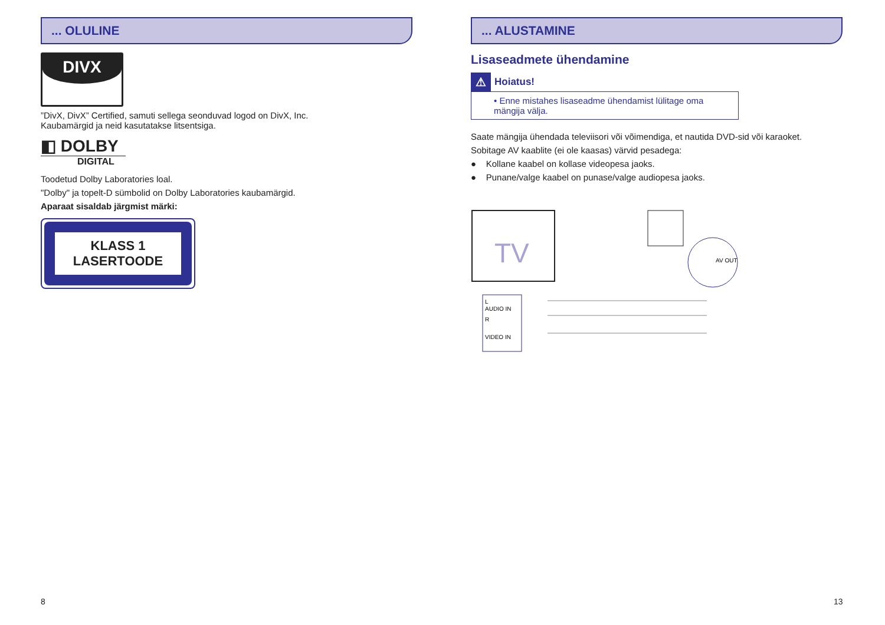... OLULINE
DIVX
”DivX, DivX” Certified, samuti sellega seonduvad logod on DivX, Inc.
Kaubamärgid ja neid kasutatakse litsentsiga.
◧ DOLBY
DIGITAL
Toodetud Dolby Laboratories loal.
"Dolby" ja topelt-D sümbolid on Dolby Laboratories kaubamärgid.
Aparaat sisaldab järgmist märki:
KLASS 1
LASERTOODE
... ALUSTAMINE
Lisaseadmete ühendamine
⚠ Hoiatus!
• Enne mistahes lisaseadme ühendamist lülitage oma mängija välja.
Saate mängija ühendada televiisori või võimendiga, et nautida DVD-sid või karaoket.
Sobitage AV kaablite (ei ole kaasas) värvid pesadega:
● Kollane kaabel on kollase videopesa jaoks.
● Punane/valge kaabel on punase/valge audiopesa jaoks.
TV
L
AUDIO IN
R
VIDEO IN
AV OUT
8 13